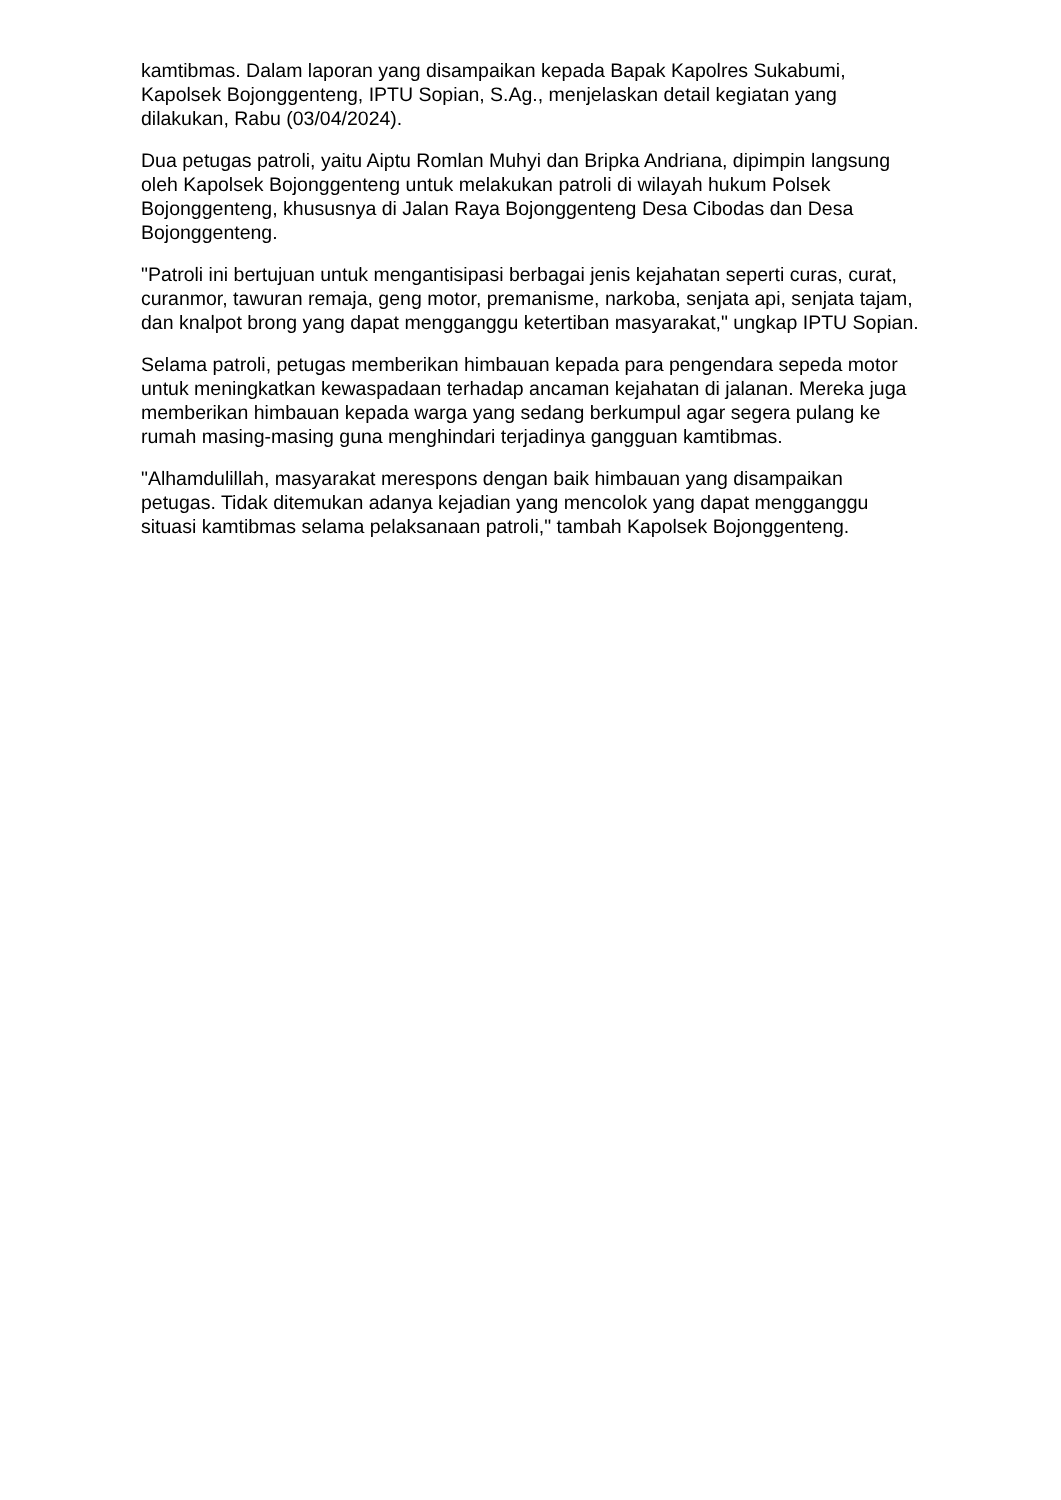kamtibmas. Dalam laporan yang disampaikan kepada Bapak Kapolres Sukabumi, Kapolsek Bojonggenteng, IPTU Sopian, S.Ag., menjelaskan detail kegiatan yang dilakukan, Rabu (03/04/2024).
Dua petugas patroli, yaitu Aiptu Romlan Muhyi dan Bripka Andriana, dipimpin langsung oleh Kapolsek Bojonggenteng untuk melakukan patroli di wilayah hukum Polsek Bojonggenteng, khususnya di Jalan Raya Bojonggenteng Desa Cibodas dan Desa Bojonggenteng.
"Patroli ini bertujuan untuk mengantisipasi berbagai jenis kejahatan seperti curas, curat, curanmor, tawuran remaja, geng motor, premanisme, narkoba, senjata api, senjata tajam, dan knalpot brong yang dapat mengganggu ketertiban masyarakat," ungkap IPTU Sopian.
Selama patroli, petugas memberikan himbauan kepada para pengendara sepeda motor untuk meningkatkan kewaspadaan terhadap ancaman kejahatan di jalanan. Mereka juga memberikan himbauan kepada warga yang sedang berkumpul agar segera pulang ke rumah masing-masing guna menghindari terjadinya gangguan kamtibmas.
"Alhamdulillah, masyarakat merespons dengan baik himbauan yang disampaikan petugas. Tidak ditemukan adanya kejadian yang mencolok yang dapat mengganggu situasi kamtibmas selama pelaksanaan patroli," tambah Kapolsek Bojonggenteng.